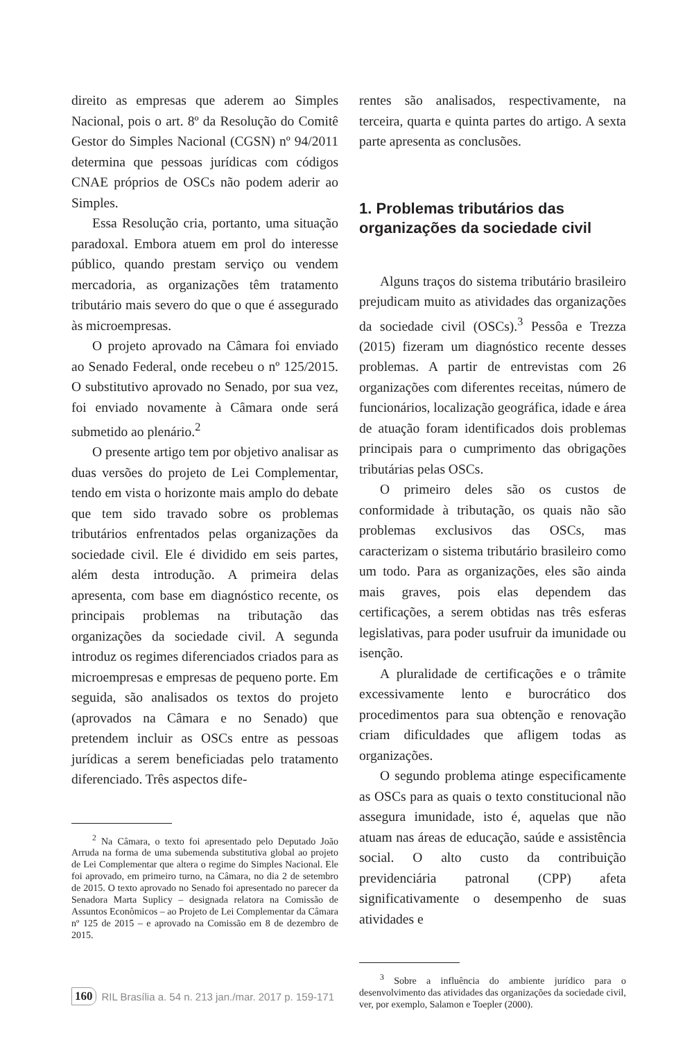direito as empresas que aderem ao Simples Nacional, pois o art. 8º da Resolução do Comitê Gestor do Simples Nacional (CGSN) nº 94/2011 determina que pessoas jurídicas com códigos CNAE próprios de OSCs não podem aderir ao Simples.
Essa Resolução cria, portanto, uma situação paradoxal. Embora atuem em prol do interesse público, quando prestam serviço ou vendem mercadoria, as organizações têm tratamento tributário mais severo do que o que é assegurado às microempresas.
O projeto aprovado na Câmara foi enviado ao Senado Federal, onde recebeu o nº 125/2015. O substitutivo aprovado no Senado, por sua vez, foi enviado novamente à Câmara onde será submetido ao plenário.<sup>2</sup>
O presente artigo tem por objetivo analisar as duas versões do projeto de Lei Complementar, tendo em vista o horizonte mais amplo do debate que tem sido travado sobre os problemas tributários enfrentados pelas organizações da sociedade civil. Ele é dividido em seis partes, além desta introdução. A primeira delas apresenta, com base em diagnóstico recente, os principais problemas na tributação das organizações da sociedade civil. A segunda introduz os regimes diferenciados criados para as microempresas e empresas de pequeno porte. Em seguida, são analisados os textos do projeto (aprovados na Câmara e no Senado) que pretendem incluir as OSCs entre as pessoas jurídicas a serem beneficiadas pelo tratamento diferenciado. Três aspectos dife-
<sup>2</sup> Na Câmara, o texto foi apresentado pelo Deputado João Arruda na forma de uma subemenda substitutiva global ao projeto de Lei Complementar que altera o regime do Simples Nacional. Ele foi aprovado, em primeiro turno, na Câmara, no dia 2 de setembro de 2015. O texto aprovado no Senado foi apresentado no parecer da Senadora Marta Suplicy – designada relatora na Comissão de Assuntos Econômicos – ao Projeto de Lei Complementar da Câmara nº 125 de 2015 – e aprovado na Comissão em 8 de dezembro de 2015.
rentes são analisados, respectivamente, na terceira, quarta e quinta partes do artigo. A sexta parte apresenta as conclusões.
1. Problemas tributários das organizações da sociedade civil
Alguns traços do sistema tributário brasileiro prejudicam muito as atividades das organizações da sociedade civil (OSCs).<sup>3</sup> Pessôa e Trezza (2015) fizeram um diagnóstico recente desses problemas. A partir de entrevistas com 26 organizações com diferentes receitas, número de funcionários, localização geográfica, idade e área de atuação foram identificados dois problemas principais para o cumprimento das obrigações tributárias pelas OSCs.
O primeiro deles são os custos de conformidade à tributação, os quais não são problemas exclusivos das OSCs, mas caracterizam o sistema tributário brasileiro como um todo. Para as organizações, eles são ainda mais graves, pois elas dependem das certificações, a serem obtidas nas três esferas legislativas, para poder usufruir da imunidade ou isenção.
A pluralidade de certificações e o trâmite excessivamente lento e burocrático dos procedimentos para sua obtenção e renovação criam dificuldades que afligem todas as organizações.
O segundo problema atinge especificamente as OSCs para as quais o texto constitucional não assegura imunidade, isto é, aquelas que não atuam nas áreas de educação, saúde e assistência social. O alto custo da contribuição previdenciária patronal (CPP) afeta significativamente o desempenho de suas atividades e
<sup>3</sup> Sobre a influência do ambiente jurídico para o desenvolvimento das atividades das organizações da sociedade civil, ver, por exemplo, Salamon e Toepler (2000).
160 RIL Brasília a. 54 n. 213 jan./mar. 2017 p. 159-171